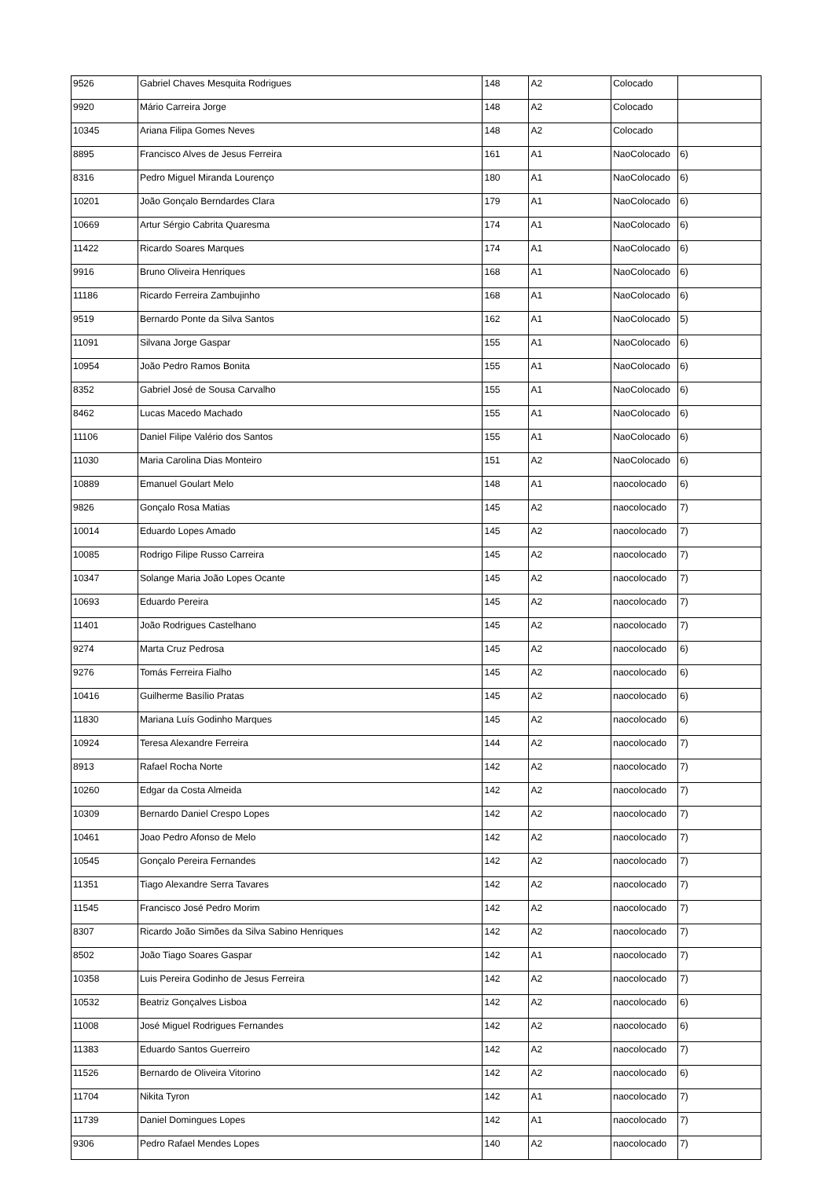| 9526 | Gabriel Chaves Mesquita Rodrigues | 148 | A2 | Colocado | |
| 9920 | Mário Carreira Jorge | 148 | A2 | Colocado | |
| 10345 | Ariana Filipa Gomes Neves | 148 | A2 | Colocado | |
| 8895 | Francisco Alves de Jesus Ferreira | 161 | A1 | NaoColocado | 6) |
| 8316 | Pedro Miguel Miranda Lourenço | 180 | A1 | NaoColocado | 6) |
| 10201 | João Gonçalo Berndardes Clara | 179 | A1 | NaoColocado | 6) |
| 10669 | Artur Sérgio Cabrita Quaresma | 174 | A1 | NaoColocado | 6) |
| 11422 | Ricardo Soares Marques | 174 | A1 | NaoColocado | 6) |
| 9916 | Bruno Oliveira Henriques | 168 | A1 | NaoColocado | 6) |
| 11186 | Ricardo Ferreira Zambujinho | 168 | A1 | NaoColocado | 6) |
| 9519 | Bernardo Ponte da Silva Santos | 162 | A1 | NaoColocado | 5) |
| 11091 | Silvana Jorge Gaspar | 155 | A1 | NaoColocado | 6) |
| 10954 | João Pedro Ramos Bonita | 155 | A1 | NaoColocado | 6) |
| 8352 | Gabriel José de Sousa Carvalho | 155 | A1 | NaoColocado | 6) |
| 8462 | Lucas Macedo Machado | 155 | A1 | NaoColocado | 6) |
| 11106 | Daniel Filipe Valério dos Santos | 155 | A1 | NaoColocado | 6) |
| 11030 | Maria Carolina Dias Monteiro | 151 | A2 | NaoColocado | 6) |
| 10889 | Emanuel Goulart Melo | 148 | A1 | naocolocado | 6) |
| 9826 | Gonçalo Rosa Matias | 145 | A2 | naocolocado | 7) |
| 10014 | Eduardo Lopes Amado | 145 | A2 | naocolocado | 7) |
| 10085 | Rodrigo Filipe Russo Carreira | 145 | A2 | naocolocado | 7) |
| 10347 | Solange Maria João Lopes Ocante | 145 | A2 | naocolocado | 7) |
| 10693 | Eduardo Pereira | 145 | A2 | naocolocado | 7) |
| 11401 | João Rodrigues Castelhano | 145 | A2 | naocolocado | 7) |
| 9274 | Marta Cruz Pedrosa | 145 | A2 | naocolocado | 6) |
| 9276 | Tomás Ferreira Fialho | 145 | A2 | naocolocado | 6) |
| 10416 | Guilherme Basílio Pratas | 145 | A2 | naocolocado | 6) |
| 11830 | Mariana Luís Godinho Marques | 145 | A2 | naocolocado | 6) |
| 10924 | Teresa Alexandre Ferreira | 144 | A2 | naocolocado | 7) |
| 8913 | Rafael Rocha Norte | 142 | A2 | naocolocado | 7) |
| 10260 | Edgar da Costa Almeida | 142 | A2 | naocolocado | 7) |
| 10309 | Bernardo Daniel Crespo Lopes | 142 | A2 | naocolocado | 7) |
| 10461 | Joao Pedro Afonso de Melo | 142 | A2 | naocolocado | 7) |
| 10545 | Gonçalo Pereira Fernandes | 142 | A2 | naocolocado | 7) |
| 11351 | Tiago Alexandre Serra Tavares | 142 | A2 | naocolocado | 7) |
| 11545 | Francisco José Pedro Morim | 142 | A2 | naocolocado | 7) |
| 8307 | Ricardo João Simões da Silva Sabino Henriques | 142 | A2 | naocolocado | 7) |
| 8502 | João Tiago Soares Gaspar | 142 | A1 | naocolocado | 7) |
| 10358 | Luis Pereira Godinho de Jesus Ferreira | 142 | A2 | naocolocado | 7) |
| 10532 | Beatriz Gonçalves Lisboa | 142 | A2 | naocolocado | 6) |
| 11008 | José Miguel Rodrigues Fernandes | 142 | A2 | naocolocado | 6) |
| 11383 | Eduardo Santos Guerreiro | 142 | A2 | naocolocado | 7) |
| 11526 | Bernardo de Oliveira Vitorino | 142 | A2 | naocolocado | 6) |
| 11704 | Nikita Tyron | 142 | A1 | naocolocado | 7) |
| 11739 | Daniel Domingues Lopes | 142 | A1 | naocolocado | 7) |
| 9306 | Pedro Rafael Mendes Lopes | 140 | A2 | naocolocado | 7) |